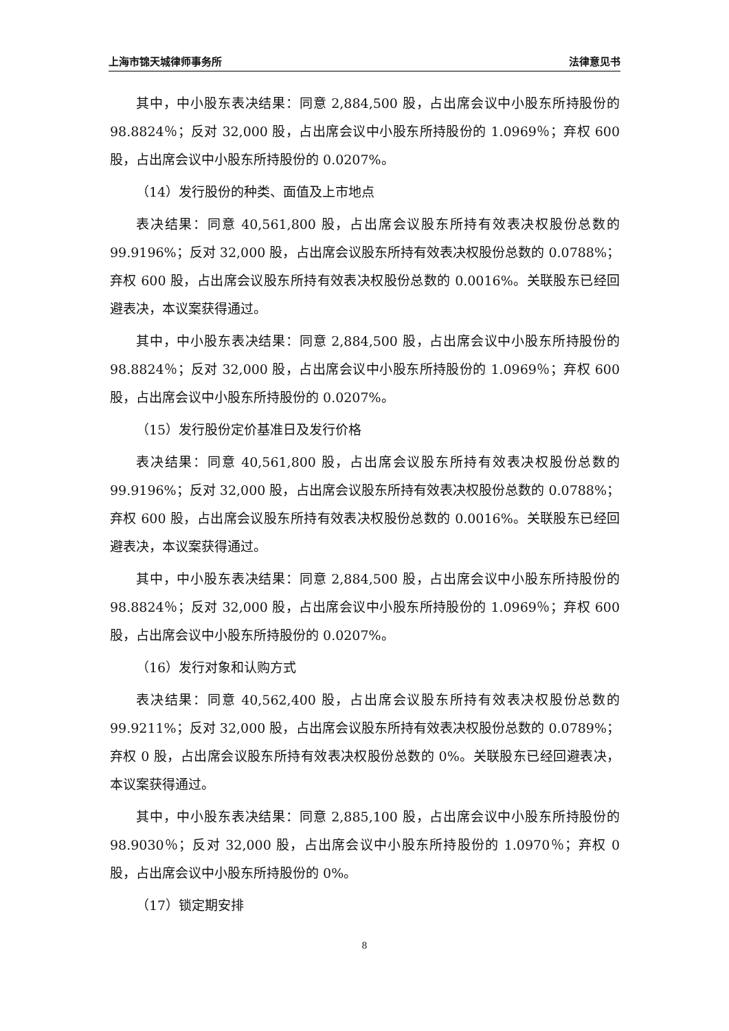上海市锦天城律师事务所 法律意见书
其中，中小股东表决结果：同意 2,884,500 股，占出席会议中小股东所持股份的 98.8824％；反对 32,000 股，占出席会议中小股东所持股份的 1.0969％；弃权 600 股，占出席会议中小股东所持股份的 0.0207%。
（14）发行股份的种类、面值及上市地点
表决结果：同意 40,561,800 股，占出席会议股东所持有效表决权股份总数的 99.9196%；反对 32,000 股，占出席会议股东所持有效表决权股份总数的 0.0788%；弃权 600 股，占出席会议股东所持有效表决权股份总数的 0.0016%。关联股东已经回避表决，本议案获得通过。
其中，中小股东表决结果：同意 2,884,500 股，占出席会议中小股东所持股份的 98.8824％；反对 32,000 股，占出席会议中小股东所持股份的 1.0969％；弃权 600 股，占出席会议中小股东所持股份的 0.0207%。
（15）发行股份定价基准日及发行价格
表决结果：同意 40,561,800 股，占出席会议股东所持有效表决权股份总数的 99.9196%；反对 32,000 股，占出席会议股东所持有效表决权股份总数的 0.0788%；弃权 600 股，占出席会议股东所持有效表决权股份总数的 0.0016%。关联股东已经回避表决，本议案获得通过。
其中，中小股东表决结果：同意 2,884,500 股，占出席会议中小股东所持股份的 98.8824％；反对 32,000 股，占出席会议中小股东所持股份的 1.0969％；弃权 600 股，占出席会议中小股东所持股份的 0.0207%。
（16）发行对象和认购方式
表决结果：同意 40,562,400 股，占出席会议股东所持有效表决权股份总数的 99.9211%；反对 32,000 股，占出席会议股东所持有效表决权股份总数的 0.0789%；弃权 0 股，占出席会议股东所持有效表决权股份总数的 0%。关联股东已经回避表决，本议案获得通过。
其中，中小股东表决结果：同意 2,885,100 股，占出席会议中小股东所持股份的 98.9030％；反对 32,000 股，占出席会议中小股东所持股份的 1.0970％；弃权 0 股，占出席会议中小股东所持股份的 0%。
（17）锁定期安排
8